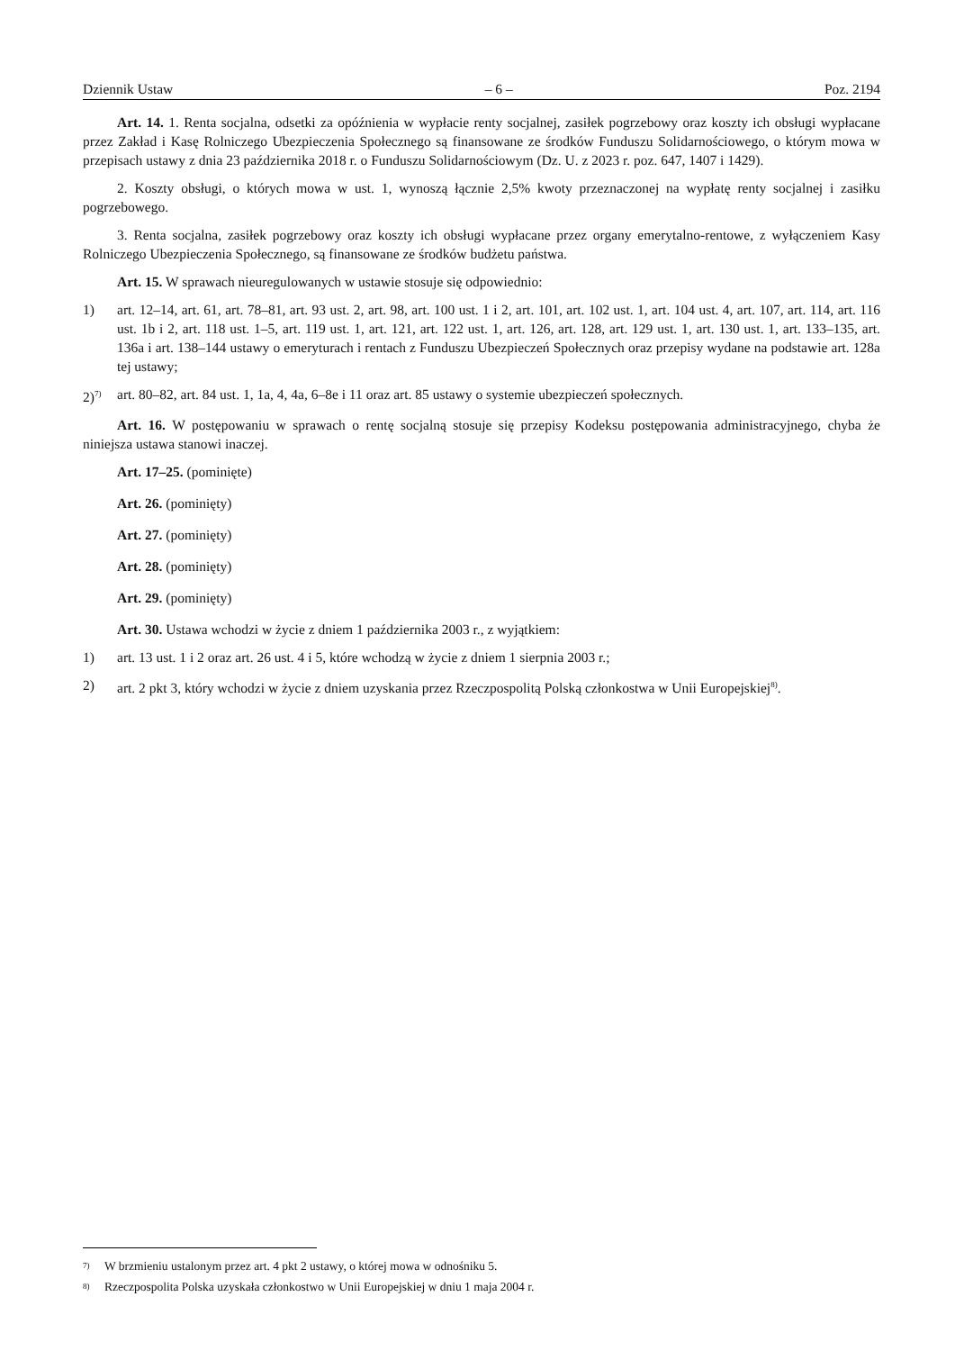Dziennik Ustaw – 6 – Poz. 2194
Art. 14. 1. Renta socjalna, odsetki za opóźnienia w wypłacie renty socjalnej, zasiłek pogrzebowy oraz koszty ich obsługi wypłacane przez Zakład i Kasę Rolniczego Ubezpieczenia Społecznego są finansowane ze środków Funduszu Solidarnościowego, o którym mowa w przepisach ustawy z dnia 23 października 2018 r. o Funduszu Solidarnościowym (Dz. U. z 2023 r. poz. 647, 1407 i 1429).
2. Koszty obsługi, o których mowa w ust. 1, wynoszą łącznie 2,5% kwoty przeznaczonej na wypłatę renty socjalnej i zasiłku pogrzebowego.
3. Renta socjalna, zasiłek pogrzebowy oraz koszty ich obsługi wypłacane przez organy emerytalno-rentowe, z wyłączeniem Kasy Rolniczego Ubezpieczenia Społecznego, są finansowane ze środków budżetu państwa.
Art. 15. W sprawach nieuregulowanych w ustawie stosuje się odpowiednio:
1) art. 12–14, art. 61, art. 78–81, art. 93 ust. 2, art. 98, art. 100 ust. 1 i 2, art. 101, art. 102 ust. 1, art. 104 ust. 4, art. 107, art. 114, art. 116 ust. 1b i 2, art. 118 ust. 1–5, art. 119 ust. 1, art. 121, art. 122 ust. 1, art. 126, art. 128, art. 129 ust. 1, art. 130 ust. 1, art. 133–135, art. 136a i art. 138–144 ustawy o emeryturach i rentach z Funduszu Ubezpieczeń Społecznych oraz przepisy wydane na podstawie art. 128a tej ustawy;
2)<sup>7)</sup> art. 80–82, art. 84 ust. 1, 1a, 4, 4a, 6–8e i 11 oraz art. 85 ustawy o systemie ubezpieczeń społecznych.
Art. 16. W postępowaniu w sprawach o rentę socjalną stosuje się przepisy Kodeksu postępowania administracyjnego, chyba że niniejsza ustawa stanowi inaczej.
Art. 17–25. (pominięte)
Art. 26. (pominięty)
Art. 27. (pominięty)
Art. 28. (pominięty)
Art. 29. (pominięty)
Art. 30. Ustawa wchodzi w życie z dniem 1 października 2003 r., z wyjątkiem:
1) art. 13 ust. 1 i 2 oraz art. 26 ust. 4 i 5, które wchodzą w życie z dniem 1 sierpnia 2003 r.;
2) art. 2 pkt 3, który wchodzi w życie z dniem uzyskania przez Rzeczpospolitą Polską członkostwa w Unii Europejskiej<sup>8)</sup>.
<sup>7)</sup> W brzmieniu ustalonym przez art. 4 pkt 2 ustawy, o której mowa w odnośniku 5.
<sup>8)</sup> Rzeczpospolita Polska uzyskała członkostwo w Unii Europejskiej w dniu 1 maja 2004 r.